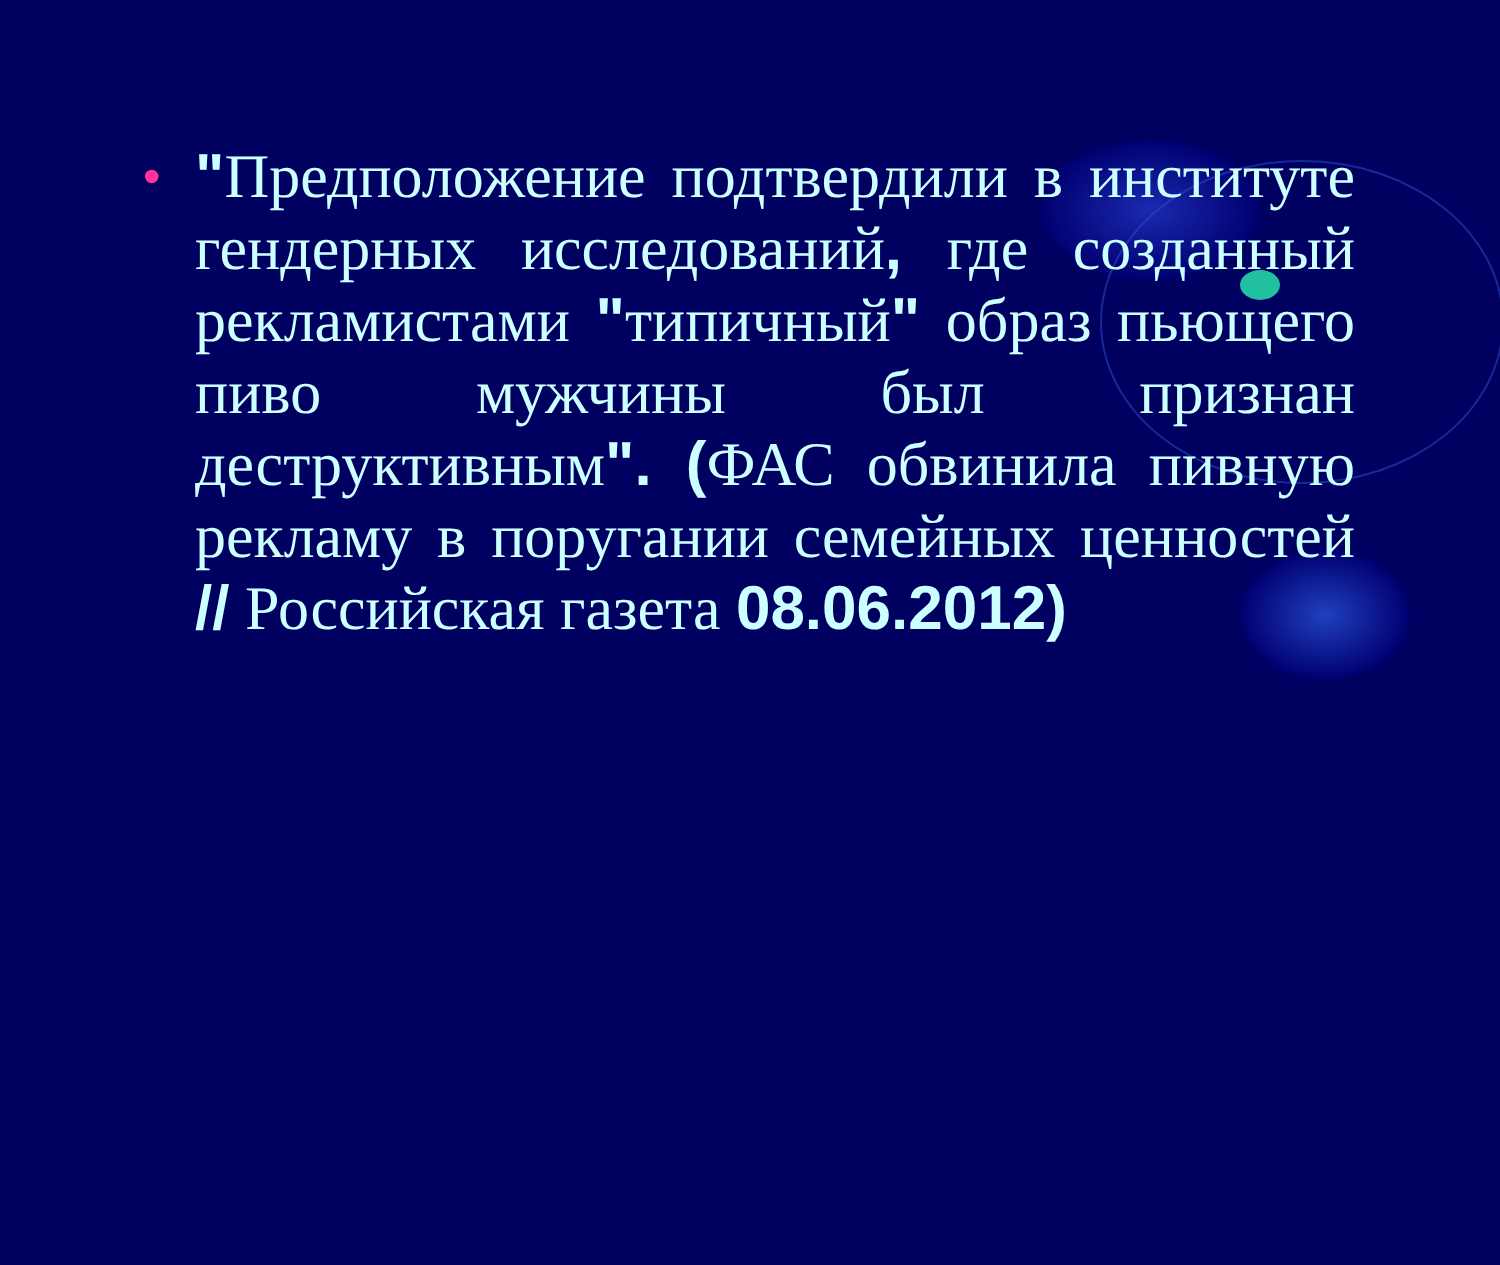• "Предположение подтвердили в институте гендерных исследований, где созданный рекламистами "типичный" образ пьющего пиво мужчины был признан деструктивным". (ФАС обвинила пивную рекламу в поругании семейных ценностей // Российская газета 08.06.2012)